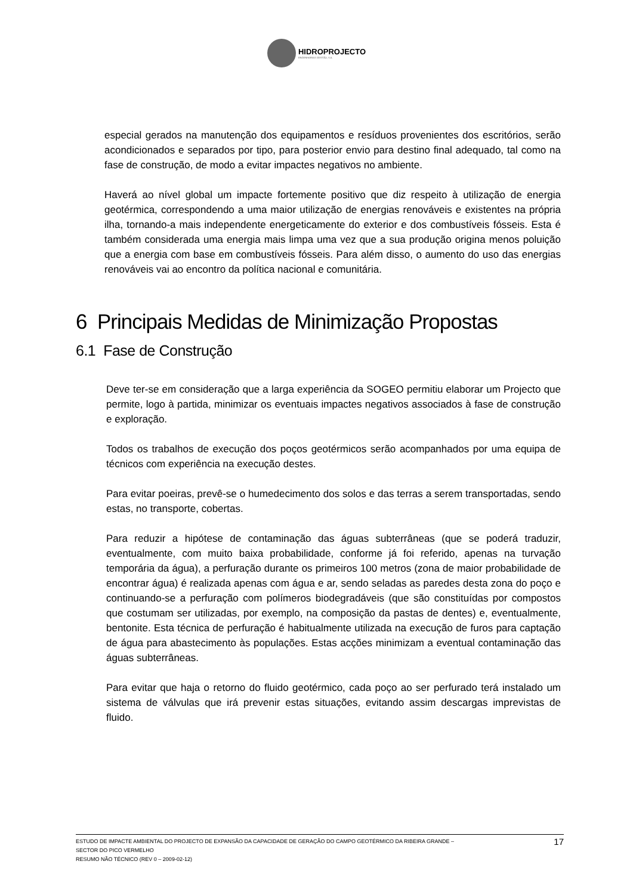HIDROPROJECTO
ENGENHARIA E GESTÃO, S.A.
especial gerados na manutenção dos equipamentos e resíduos provenientes dos escritórios, serão acondicionados e separados por tipo, para posterior envio para destino final adequado, tal como na fase de construção, de modo a evitar impactes negativos no ambiente.
Haverá ao nível global um impacte fortemente positivo que diz respeito à utilização de energia geotérmica, correspondendo a uma maior utilização de energias renováveis e existentes na própria ilha, tornando-a mais independente energeticamente do exterior e dos combustíveis fósseis. Esta é também considerada uma energia mais limpa uma vez que a sua produção origina menos poluição que a energia com base em combustíveis fósseis. Para além disso, o aumento do uso das energias renováveis vai ao encontro da política nacional e comunitária.
6 Principais Medidas de Minimização Propostas
6.1 Fase de Construção
Deve ter-se em consideração que a larga experiência da SOGEO permitiu elaborar um Projecto que permite, logo à partida, minimizar os eventuais impactes negativos associados à fase de construção e exploração.
Todos os trabalhos de execução dos poços geotérmicos serão acompanhados por uma equipa de técnicos com experiência na execução destes.
Para evitar poeiras, prevê-se o humedecimento dos solos e das terras a serem transportadas, sendo estas, no transporte, cobertas.
Para reduzir a hipótese de contaminação das águas subterrâneas (que se poderá traduzir, eventualmente, com muito baixa probabilidade, conforme já foi referido, apenas na turvação temporária da água), a perfuração durante os primeiros 100 metros (zona de maior probabilidade de encontrar água) é realizada apenas com água e ar, sendo seladas as paredes desta zona do poço e continuando-se a perfuração com polímeros biodegradáveis (que são constituídas por compostos que costumam ser utilizadas, por exemplo, na composição da pastas de dentes) e, eventualmente, bentonite. Esta técnica de perfuração é habitualmente utilizada na execução de furos para captação de água para abastecimento às populações. Estas acções minimizam a eventual contaminação das águas subterrâneas.
Para evitar que haja o retorno do fluido geotérmico, cada poço ao ser perfurado terá instalado um sistema de válvulas que irá prevenir estas situações, evitando assim descargas imprevistas de fluido.
ESTUDO DE IMPACTE AMBIENTAL DO PROJECTO DE EXPANSÃO DA CAPACIDADE DE GERAÇÃO DO CAMPO GEOTÉRMICO DA RIBEIRA GRANDE –
SECTOR DO PICO VERMELHO
RESUMO NÃO TÉCNICO (REV 0 – 2009-02-12)
17